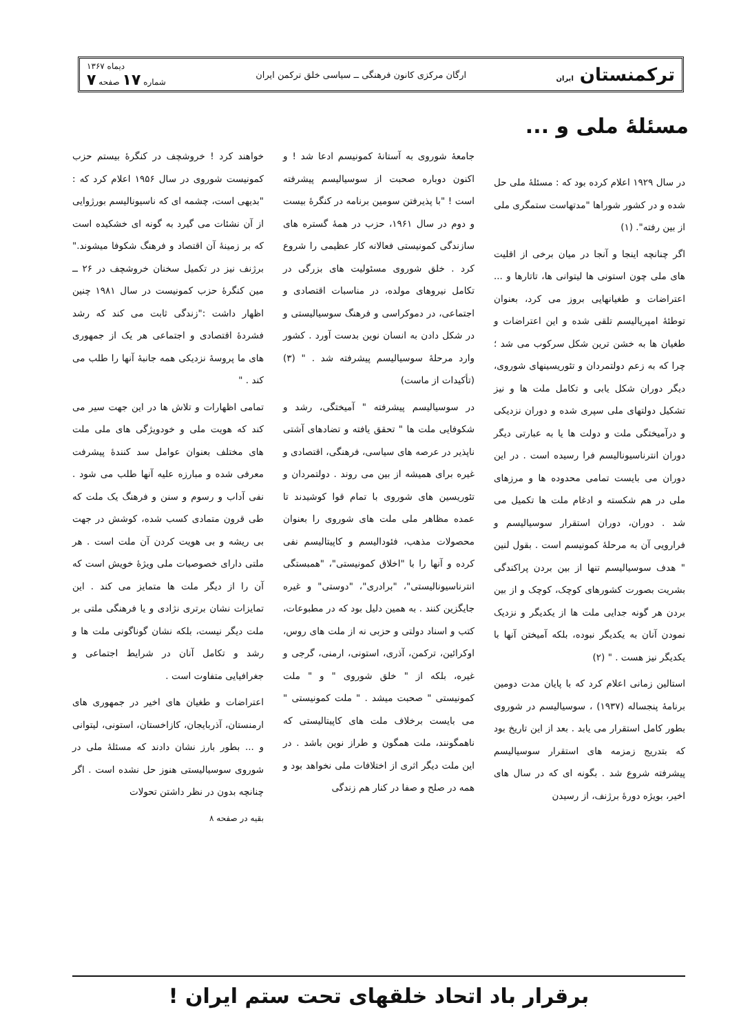ترکمنستان ایران
ارگان مرکزی کانون فرهنگی ــ سیاسی خلق ترکمن ایران
دیماه ۱۳۶۷
شماره ۱۷ صفحه ۷
مسئلهٔ ملی و ...
در سال ۱۹۲۹ اعلام کرده بود که : مسئلهٔ ملی حل شده و در کشور شوراها "مدتهاست ستمگری ملی از بین رفته". (۱)
اگر چنانچه اینجا و آنجا در میان برخی از اقلیت های ملی چون استونی ها لیتوانی ها، تاتارها و ... اعتراضات و طغیانهایی بروز می کرد، بعنوان توطئهٔ امپریالیسم تلقی شده و این اعتراضات و طغیان ها به خشن ترین شکل سرکوب می شد ؛ چرا که به زعم دولتمردان و تئوریسینهای شوروی، دیگر دوران شکل یابی و تکامل ملت ها و نیز تشکیل دولتهای ملی سپری شده و دوران نزدیکی و درآمیختگی ملت و دولت ها یا به عبارتی دیگر دوران انترناسیونالیسم فرا رسیده است . در این دوران می بایست تمامی محدوده ها و مرزهای ملی در هم شکسته و ادغام ملت ها تکمیل می شد . دوران، دوران استقرار سوسیالیسم و فرارویی آن به مرحلهٔ کمونیسم است . بقول لنین " هدف سوسیالیسم تنها از بین بردن پراکندگی بشریت بصورت کشورهای کوچک، کوچک و از بین بردن هر گونه جدایی ملت ها از یکدیگر و نزدیک نمودن آنان به یکدیگر نبوده، بلکه آمیختن آنها با یکدیگر نیز هست . " (۲)
استالین زمانی اعلام کرد که با پایان مدت دومین برنامهٔ پنجساله (۱۹۳۷) ، سوسیالیسم در شوروی بطور کامل استقرار می یابد . بعد از این تاریخ بود که بتدریج زمزمه های استقرار سوسیالیسم پیشرفته شروع شد . بگونه ای که در سال های اخیر، بویژه دورهٔ برژنف، از رسیدن
جامعهٔ شوروی به آستانهٔ کمونیسم ادعا شد ! و اکنون دوباره صحبت از سوسیالیسم پیشرفته است ! "با پذیرفتن سومین برنامه در کنگرهٔ بیست و دوم در سال ۱۹۶۱، حزب در همهٔ گستره های سازندگی کمونیستی فعالانه کار عظیمی را شروع کرد . خلق شوروی مسئولیت های بزرگی در تکامل نیروهای مولده، در مناسبات اقتصادی و اجتماعی، در دموکراسی و فرهنگ سوسیالیستی و در شکل دادن به انسان نوین بدست آورد . کشور وارد مرحلهٔ سوسیالیسم پیشرفته شد . " (۳) (تأکیدات از ماست)
در سوسیالیسم پیشرفته " آمیختگی، رشد و شکوفایی ملت ها " تحقق یافته و تضادهای آشتی ناپذیر در عرصه های سیاسی، فرهنگی، اقتصادی و غیره برای همیشه از بین می روند . دولتمردان و تئوریسین های شوروی با تمام قوا کوشیدند تا عمده مظاهر ملی ملت های شوروی را بعنوان محصولات مذهب، فئودالیسم و کاپیتالیسم نفی کرده و آنها را با "اخلاق کمونیستی"، "همبستگی انترناسیونالیستی"، "برادری"، "دوستی" و غیره جایگزین کنند . به همین دلیل بود که در مطبوعات، کتب و اسناد دولتی و حزبی نه از ملت های روس، اوکرائین، ترکمن، آذری، استونی، ارمنی، گرجی و غیره، بلکه از " خلق شوروی " و " ملت کمونیستی " صحبت میشد . " ملت کمونیستی " می بایست برخلاف ملت های کاپیتالیستی که ناهمگونند، ملت همگون و طراز نوین باشد . در این ملت دیگر اثری از اختلافات ملی نخواهد بود و همه در صلح و صفا در کنار هم زندگی
خواهند کرد ! خروشچف در کنگرهٔ بیستم حزب کمونیست شوروی در سال ۱۹۵۶ اعلام کرد که : "بدیهی است، چشمه ای که ناسیونالیسم بورژوایی از آن نشئات می گیرد به گونه ای خشکیده است که بر زمینهٔ آن اقتصاد و فرهنگ شکوفا میشوند." برژنف نیز در تکمیل سخنان خروشچف در ۲۶ ــ مین کنگرهٔ حزب کمونیست در سال ۱۹۸۱ چنین اظهار داشت :"زندگی ثابت می کند که رشد فشردهٔ اقتصادی و اجتماعی هر یک از جمهوری های ما پروسهٔ نزدیکی همه جانبهٔ آنها را طلب می کند . "
تمامی اظهارات و تلاش ها در این جهت سیر می کند که هویت ملی و خودویژگی های ملی ملت های مختلف بعنوان عوامل سد کنندهٔ پیشرفت معرفی شده و مبارزه علیه آنها طلب می شود . نفی آداب و رسوم و سنن و فرهنگ یک ملت که طی قرون متمادی کسب شده، کوشش در جهت بی ریشه و بی هویت کردن آن ملت است . هر ملتی دارای خصوصیات ملی ویژهٔ خویش است که آن را از دیگر ملت ها متمایز می کند . این تمایزات نشان برتری نژادی و یا فرهنگی ملتی بر ملت دیگر نیست، بلکه نشان گوناگونی ملت ها و رشد و تکامل آنان در شرایط اجتماعی و جغرافیایی متفاوت است .
اعتراضات و طغیان های اخیر در جمهوری های ارمنستان، آذربایجان، کازاخستان، استونی، لیتوانی و ... بطور بارز نشان دادند که مسئلهٔ ملی در شوروی سوسیالیستی هنوز حل نشده است . اگر چنانچه بدون در نظر داشتن تحولات
بقیه در صفحه ۸
برقرار باد اتحاد خلقهای تحت ستم ایران !